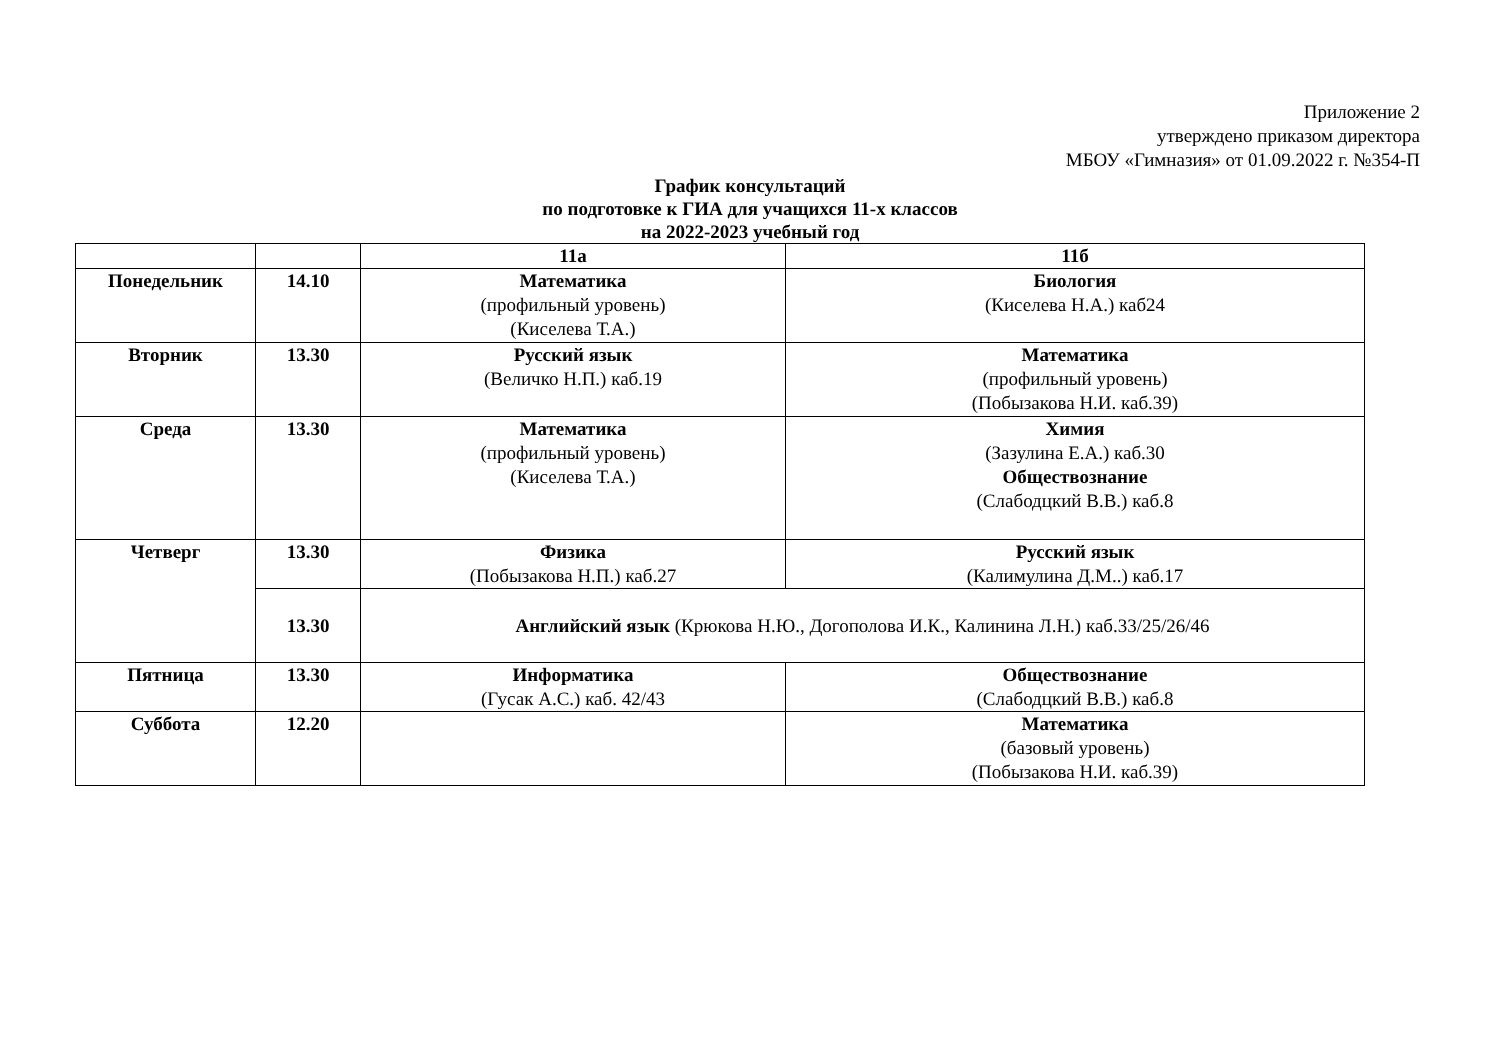Приложение 2
утверждено приказом директора
МБОУ «Гимназия» от 01.09.2022 г. №354-П
График консультаций
по подготовке к ГИА для учащихся 11-х классов
на 2022-2023 учебный год
| | | 11а | 11б |
| Понедельник | 14.10 | Математика (профильный уровень) (Киселева Т.А.) | Биология (Киселева Н.А.) каб24 |
| Вторник | 13.30 | Русский язык (Величко Н.П.) каб.19 | Математика (профильный уровень) (Побызакова Н.И. каб.39) |
| Среда | 13.30 | Математика (профильный уровень) (Киселева Т.А.) | Химия (Зазулина Е.А.) каб.30 Обществознание (Слабодцкий В.В.) каб.8 |
| Четверг | 13.30 | Физика (Побызакова Н.П.) каб.27 | Русский язык (Калимулина Д.М..) каб.17 |
| | 13.30 | Английский язык (Крюкова Н.Ю., Догополова И.К., Калинина Л.Н.) каб.33/25/26/46 | |
| Пятница | 13.30 | Информатика (Гусак А.С.) каб. 42/43 | Обществознание (Слабодцкий В.В.) каб.8 |
| Суббота | 12.20 | | Математика (базовый уровень) (Побызакова Н.И. каб.39) |